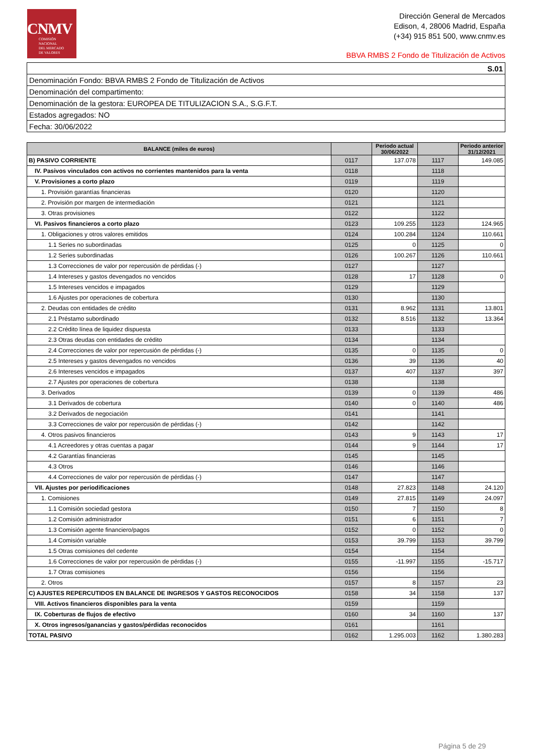CNMV
COMISIÓN
NACIONAL
DEL MERCADO
DE VALORES
Dirección General de Mercados
Edison, 4, 28006 Madrid, España
(+34) 915 851 500, www.cnmv.es
BBVA RMBS 2 Fondo de Titulización de Activos
| S.01 |
| Denominación Fondo: BBVA RMBS 2 Fondo de Titulización de Activos |
| Denominación del compartimento: |
| Denominación de la gestora: EUROPEA DE TITULIZACION S.A., S.G.F.T. |
| Estados agregados: NO |
| Fecha: 30/06/2022 |
| BALANCE (miles de euros) | | Periodo actual 30/06/2022 | | Periodo anterior 31/12/2021 |
| --- | --- | --- | --- | --- |
| B) PASIVO CORRIENTE | 0117 | 137.078 | 1117 | 149.085 |
| IV. Pasivos vinculados con activos no corrientes mantenidos para la venta | 0118 | | 1118 | |
| V. Provisiones a corto plazo | 0119 | | 1119 | |
| 1. Provisión garantías financieras | 0120 | | 1120 | |
| 2. Provisión por margen de intermediación | 0121 | | 1121 | |
| 3. Otras provisiones | 0122 | | 1122 | |
| VI. Pasivos financieros a corto plazo | 0123 | 109.255 | 1123 | 124.965 |
| 1. Obligaciones y otros valores emitidos | 0124 | 100.284 | 1124 | 110.661 |
| 1.1 Series no subordinadas | 0125 | 0 | 1125 | 0 |
| 1.2 Series subordinadas | 0126 | 100.267 | 1126 | 110.661 |
| 1.3 Correcciones de valor por repercusión de pérdidas (-) | 0127 | | 1127 | |
| 1.4 Intereses y gastos devengados no vencidos | 0128 | 17 | 1128 | 0 |
| 1.5 Intereses vencidos e impagados | 0129 | | 1129 | |
| 1.6 Ajustes por operaciones de cobertura | 0130 | | 1130 | |
| 2. Deudas con entidades de crédito | 0131 | 8.962 | 1131 | 13.801 |
| 2.1 Préstamo subordinado | 0132 | 8.516 | 1132 | 13.364 |
| 2.2 Crédito línea de liquidez dispuesta | 0133 | | 1133 | |
| 2.3 Otras deudas con entidades de crédito | 0134 | | 1134 | |
| 2.4 Correcciones de valor por repercusión de pérdidas (-) | 0135 | 0 | 1135 | 0 |
| 2.5 Intereses y gastos devengados no vencidos | 0136 | 39 | 1136 | 40 |
| 2.6 Intereses vencidos e impagados | 0137 | 407 | 1137 | 397 |
| 2.7 Ajustes por operaciones de cobertura | 0138 | | 1138 | |
| 3. Derivados | 0139 | 0 | 1139 | 486 |
| 3.1 Derivados de cobertura | 0140 | 0 | 1140 | 486 |
| 3.2 Derivados de negociación | 0141 | | 1141 | |
| 3.3 Correcciones de valor por repercusión de pérdidas (-) | 0142 | | 1142 | |
| 4. Otros pasivos financieros | 0143 | 9 | 1143 | 17 |
| 4.1 Acreedores y otras cuentas a pagar | 0144 | 9 | 1144 | 17 |
| 4.2 Garantías financieras | 0145 | | 1145 | |
| 4.3 Otros | 0146 | | 1146 | |
| 4.4 Correcciones de valor por repercusión de pérdidas (-) | 0147 | | 1147 | |
| VII. Ajustes por periodificaciones | 0148 | 27.823 | 1148 | 24.120 |
| 1. Comisiones | 0149 | 27.815 | 1149 | 24.097 |
| 1.1 Comisión sociedad gestora | 0150 | 7 | 1150 | 8 |
| 1.2 Comisión administrador | 0151 | 6 | 1151 | 7 |
| 1.3 Comisión agente financiero/pagos | 0152 | 0 | 1152 | 0 |
| 1.4 Comisión variable | 0153 | 39.799 | 1153 | 39.799 |
| 1.5 Otras comisiones del cedente | 0154 | | 1154 | |
| 1.6 Correcciones de valor por repercusión de pérdidas (-) | 0155 | -11.997 | 1155 | -15.717 |
| 1.7 Otras comisiones | 0156 | | 1156 | |
| 2. Otros | 0157 | 8 | 1157 | 23 |
| C) AJUSTES REPERCUTIDOS EN BALANCE DE INGRESOS Y GASTOS RECONOCIDOS | 0158 | 34 | 1158 | 137 |
| VIII. Activos financieros disponibles para la venta | 0159 | | 1159 | |
| IX. Coberturas de flujos de efectivo | 0160 | 34 | 1160 | 137 |
| X. Otros ingresos/ganancias y gastos/pérdidas reconocidos | 0161 | | 1161 | |
| TOTAL PASIVO | 0162 | 1.295.003 | 1162 | 1.380.283 |
Página 5 de 29